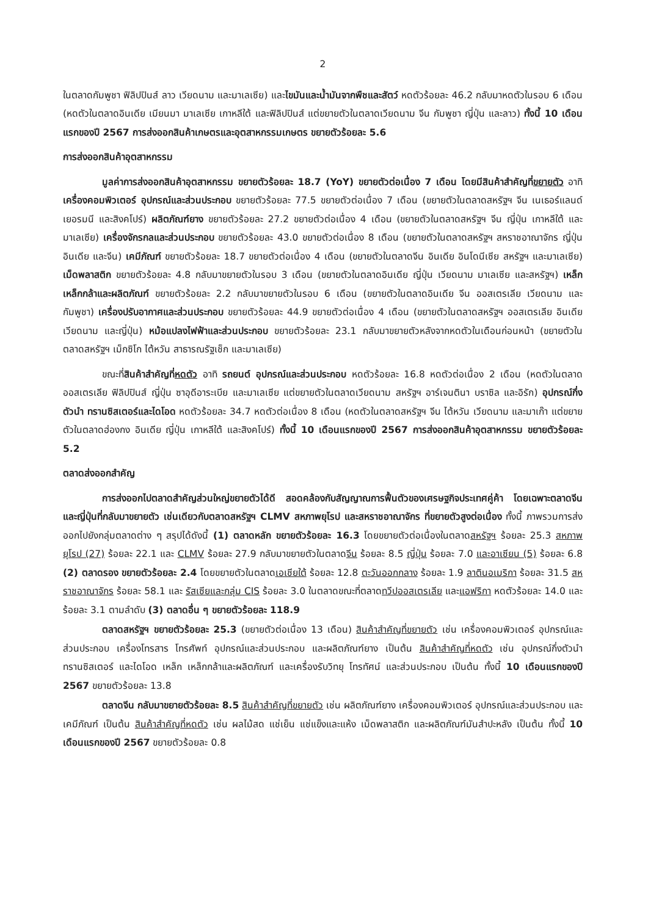2
ในตลาดกัมพูชา ฟิลิปปินส์ ลาว เวียดนาม และมาเลเซีย) และไขมันและน้ำมันจากพืชและสัตว์ หดตัวร้อยละ 46.2 กลับมาหดตัวในรอบ 6 เดือน (หดตัวในตลาดอินเดีย เมียนมา มาเลเซีย เกาหลีใต้ และฟิลิปปินส์ แต่ขยายตัวในตลาดเวียดนาม จีน กัมพูชา ญี่ปุ่น และลาว) ทั้งนี้ 10 เดือนแรกของปี 2567 การส่งออกสินค้าเกษตรและอุตสาหกรรมเกษตร ขยายตัวร้อยละ 5.6
การส่งออกสินค้าอุตสาหกรรม
มูลค่าการส่งออกสินค้าอุตสาหกรรม ขยายตัวร้อยละ 18.7 (YoY) ขยายตัวต่อเนื่อง 7 เดือน โดยมีสินค้าสำคัญที่ขยายตัว อาทิ เครื่องคอมพิวเตอร์ อุปกรณ์และส่วนประกอบ ขยายตัวร้อยละ 77.5 ขยายตัวต่อเนื่อง 7 เดือน (ขยายตัวในตลาดสหรัฐฯ จีน เนเธอร์แลนด์ เยอรมนี และสิงคโปร์) ผลิตภัณฑ์ยาง ขยายตัวร้อยละ 27.2 ขยายตัวต่อเนื่อง 4 เดือน (ขยายตัวในตลาดสหรัฐฯ จีน ญี่ปุ่น เกาหลีใต้ และมาเลเซีย) เครื่องจักรกลและส่วนประกอบ ขยายตัวร้อยละ 43.0 ขยายตัวต่อเนื่อง 8 เดือน (ขยายตัวในตลาดสหรัฐฯ สหราชอาณาจักร ญี่ปุ่น อินเดีย และจีน) เคมีภัณฑ์ ขยายตัวร้อยละ 18.7 ขยายตัวต่อเนื่อง 4 เดือน (ขยายตัวในตลาดจีน อินเดีย อินโดนีเซีย สหรัฐฯ และมาเลเซีย) เม็ดพลาสติก ขยายตัวร้อยละ 4.8 กลับมาขยายตัวในรอบ 3 เดือน (ขยายตัวในตลาดอินเดีย ญี่ปุ่น เวียดนาม มาเลเซีย และสหรัฐฯ) เหล็ก เหล็กกล้าและผลิตภัณฑ์ ขยายตัวร้อยละ 2.2 กลับมาขยายตัวในรอบ 6 เดือน (ขยายตัวในตลาดอินเดีย จีน ออสเตรเลีย เวียดนาม และกัมพูชา) เครื่องปรับอากาศและส่วนประกอบ ขยายตัวร้อยละ 44.9 ขยายตัวต่อเนื่อง 4 เดือน (ขยายตัวในตลาดสหรัฐฯ ออสเตรเลีย อินเดีย เวียดนาม และญี่ปุ่น) หม้อแปลงไฟฟ้าและส่วนประกอบ ขยายตัวร้อยละ 23.1 กลับมาขยายตัวหลังจากหดตัวในเดือนก่อนหน้า (ขยายตัวในตลาดสหรัฐฯ เม็กซิโก ไต้หวัน สาธารณรัฐเช็ก และมาเลเซีย)
ขณะที่สินค้าสำคัญที่หดตัว อาทิ รถยนต์ อุปกรณ์และส่วนประกอบ หดตัวร้อยละ 16.8 หดตัวต่อเนื่อง 2 เดือน (หดตัวในตลาดออสเตรเลีย ฟิลิปปินส์ ญี่ปุ่น ซาอุดีอาระเบีย และมาเลเซีย แต่ขยายตัวในตลาดเวียดนาม สหรัฐฯ อาร์เจนตินา บราซิล และอิรัก) อุปกรณ์กึ่งตัวนำ ทรานซิสเตอร์และไดโอด หดตัวร้อยละ 34.7 หดตัวต่อเนื่อง 8 เดือน (หดตัวในตลาดสหรัฐฯ จีน ไต้หวัน เวียดนาม และมาเก๊า แต่ขยายตัวในตลาดฮ่องกง อินเดีย ญี่ปุ่น เกาหลีใต้ และสิงคโปร์) ทั้งนี้ 10 เดือนแรกของปี 2567 การส่งออกสินค้าอุตสาหกรรม ขยายตัวร้อยละ 5.2
ตลาดส่งออกสำคัญ
การส่งออกไปตลาดสำคัญส่วนใหญ่ขยายตัวได้ดี สอดคล้องกับสัญญาณการฟื้นตัวของเศรษฐกิจประเทศคู่ค้า โดยเฉพาะตลาดจีน และญี่ปุ่นที่กลับมาขยายตัว เช่นเดียวกับตลาดสหรัฐฯ CLMV สหภาพยุโรป และสหราชอาณาจักร ที่ขยายตัวสูงต่อเนื่อง ทั้งนี้ ภาพรวมการส่งออกไปยังกลุ่มตลาดต่าง ๆ สรุปได้ดังนี้ (1) ตลาดหลัก ขยายตัวร้อยละ 16.3 โดยขยายตัวต่อเนื่องในตลาดสหรัฐฯ ร้อยละ 25.3 สหภาพยุโรป (27) ร้อยละ 22.1 และ CLMV ร้อยละ 27.9 กลับมาขยายตัวในตลาดจีน ร้อยละ 8.5 ญี่ปุ่น ร้อยละ 7.0 และอาเซียน (5) ร้อยละ 6.8 (2) ตลาดรอง ขยายตัวร้อยละ 2.4 โดยขยายตัวในตลาดเอเชียใต้ ร้อยละ 12.8 ตะวันออกกลาง ร้อยละ 1.9 ลาตินอเมริกา ร้อยละ 31.5 สหราชอาณาจักร ร้อยละ 58.1 และ รัสเซียและกลุ่ม CIS ร้อยละ 3.0 ในตลาดขณะที่ตลาดทวีปออสเตรเลีย และแอฟริกา หดตัวร้อยละ 14.0 และร้อยละ 3.1 ตามลำดับ (3) ตลาดอื่น ๆ ขยายตัวร้อยละ 118.9
ตลาดสหรัฐฯ ขยายตัวร้อยละ 25.3 (ขยายตัวต่อเนื่อง 13 เดือน) สินค้าสำคัญที่ขยายตัว เช่น เครื่องคอมพิวเตอร์ อุปกรณ์และส่วนประกอบ เครื่องโทรสาร โทรศัพท์ อุปกรณ์และส่วนประกอบ และผลิตภัณฑ์ยาง เป็นต้น สินค้าสำคัญที่หดตัว เช่น อุปกรณ์กึ่งตัวนำ ทรานซิสเตอร์ และไดโอด เหล็ก เหล็กกล้าและผลิตภัณฑ์ และเครื่องรับวิทยุ โทรทัศน์ และส่วนประกอบ เป็นต้น ทั้งนี้ 10 เดือนแรกของปี 2567 ขยายตัวร้อยละ 13.8
ตลาดจีน กลับมาขยายตัวร้อยละ 8.5 สินค้าสำคัญที่ขยายตัว เช่น ผลิตภัณฑ์ยาง เครื่องคอมพิวเตอร์ อุปกรณ์และส่วนประกอบ และเคมีภัณฑ์ เป็นต้น สินค้าสำคัญที่หดตัว เช่น ผลไม้สด แช่เย็น แช่แข็งและแห้ง เม็ดพลาสติก และผลิตภัณฑ์มันสำปะหลัง เป็นต้น ทั้งนี้ 10 เดือนแรกของปี 2567 ขยายตัวร้อยละ 0.8